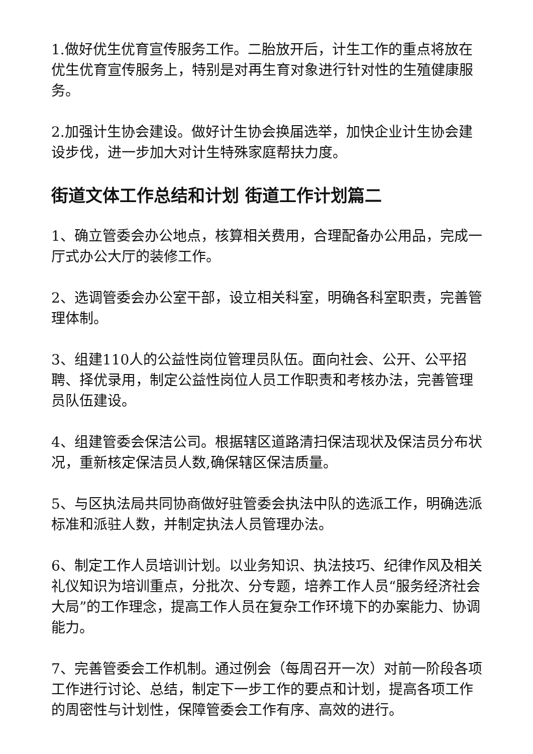1.做好优生优育宣传服务工作。二胎放开后，计生工作的重点将放在优生优育宣传服务上，特别是对再生育对象进行针对性的生殖健康服务。
2.加强计生协会建设。做好计生协会换届选举，加快企业计生协会建设步伐，进一步加大对计生特殊家庭帮扶力度。
街道文体工作总结和计划 街道工作计划篇二
1、确立管委会办公地点，核算相关费用，合理配备办公用品，完成一厅式办公大厅的装修工作。
2、选调管委会办公室干部，设立相关科室，明确各科室职责，完善管理体制。
3、组建110人的公益性岗位管理员队伍。面向社会、公开、公平招聘、择优录用，制定公益性岗位人员工作职责和考核办法，完善管理员队伍建设。
4、组建管委会保洁公司。根据辖区道路清扫保洁现状及保洁员分布状况，重新核定保洁员人数,确保辖区保洁质量。
5、与区执法局共同协商做好驻管委会执法中队的选派工作，明确选派标准和派驻人数，并制定执法人员管理办法。
6、制定工作人员培训计划。以业务知识、执法技巧、纪律作风及相关礼仪知识为培训重点，分批次、分专题，培养工作人员“服务经济社会大局”的工作理念，提高工作人员在复杂工作环境下的办案能力、协调能力。
7、完善管委会工作机制。通过例会（每周召开一次）对前一阶段各项工作进行讨论、总结，制定下一步工作的要点和计划，提高各项工作的周密性与计划性，保障管委会工作有序、高效的进行。